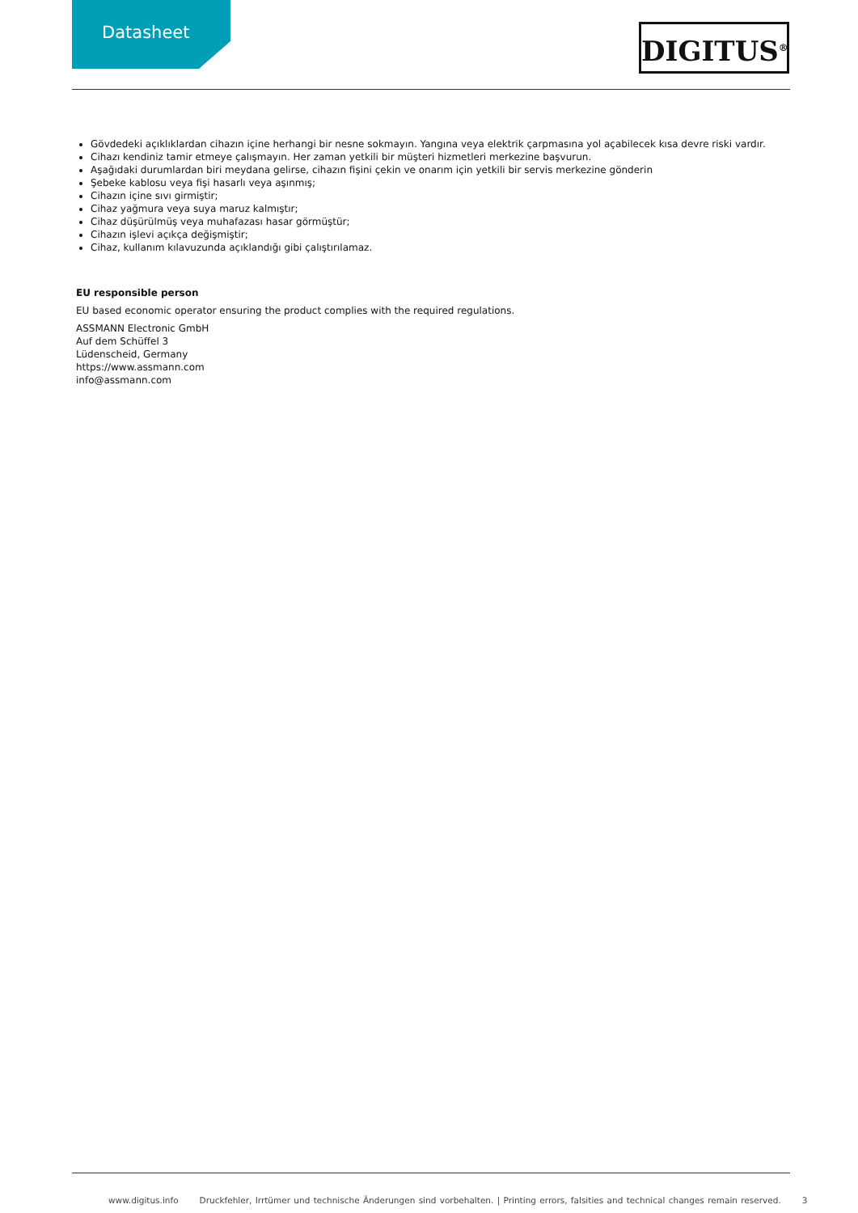Datasheet DIGITUS<sup>®</sup>
Gövdedeki açıklıklardan cihazın içine herhangi bir nesne sokmayın. Yangına veya elektrik çarpmasına yol açabilecek kısa devre riski vardır.
Cihazı kendiniz tamir etmeye çalışmayın. Her zaman yetkili bir müşteri hizmetleri merkezine başvurun.
Aşağıdaki durumlardan biri meydana gelirse, cihazın fişini çekin ve onarım için yetkili bir servis merkezine gönderin
Şebeke kablosu veya fişi hasarlı veya aşınmış;
Cihazın içine sıvı girmiştir;
Cihaz yağmura veya suya maruz kalmıştır;
Cihaz düşürülmüş veya muhafazası hasar görmüştür;
Cihazın işlevi açıkça değişmiştir;
Cihaz, kullanım kılavuzunda açıklandığı gibi çalıştırılamaz.
EU responsible person
EU based economic operator ensuring the product complies with the required regulations.
ASSMANN Electronic GmbH
Auf dem Schüffel 3
Lüdenscheid, Germany
https://www.assmann.com
info@assmann.com
www.digitus.info Druckfehler, Irrtümer und technische Änderungen sind vorbehalten. | Printing errors, falsities and technical changes remain reserved. 3